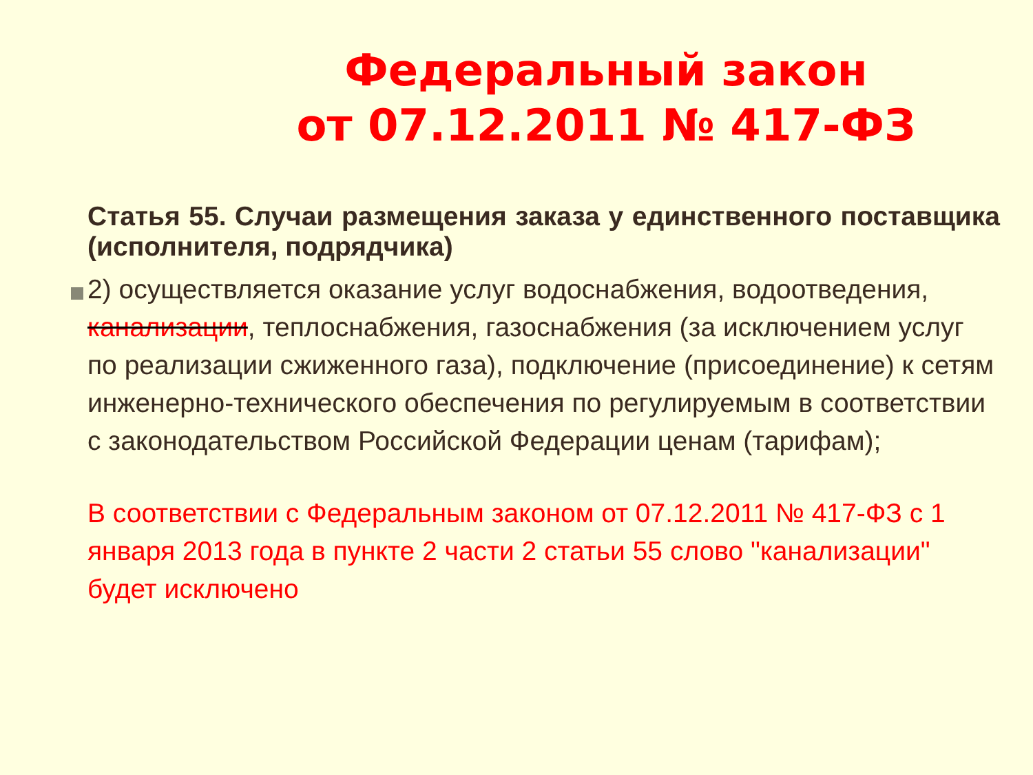Федеральный закон
от 07.12.2011 № 417-ФЗ
Статья 55. Случаи размещения заказа у единственного поставщика (исполнителя, подрядчика)
2) осуществляется оказание услуг водоснабжения, водоотведения, канализации, теплоснабжения, газоснабжения (за исключением услуг по реализации сжиженного газа), подключение (присоединение) к сетям инженерно-технического обеспечения по регулируемым в соответствии с законодательством Российской Федерации ценам (тарифам);
В соответствии с Федеральным законом от 07.12.2011 № 417-ФЗ с 1 января 2013 года в пункте 2 части 2 статьи 55 слово "канализации" будет исключено